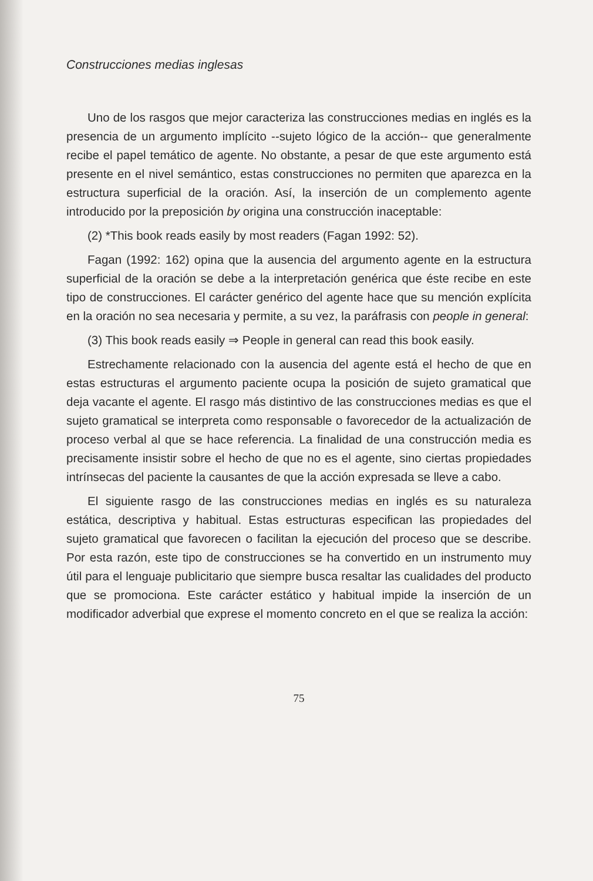Construcciones medias inglesas
Uno de los rasgos que mejor caracteriza las construcciones medias en inglés es la presencia de un argumento implícito --sujeto lógico de la acción-- que generalmente recibe el papel temático de agente. No obstante, a pesar de que este argumento está presente en el nivel semántico, estas construcciones no permiten que aparezca en la estructura superficial de la oración. Así, la inserción de un complemento agente introducido por la preposición by origina una construcción inaceptable:
(2) *This book reads easily by most readers (Fagan 1992: 52).
Fagan (1992: 162) opina que la ausencia del argumento agente en la estructura superficial de la oración se debe a la interpretación genérica que éste recibe en este tipo de construcciones. El carácter genérico del agente hace que su mención explícita en la oración no sea necesaria y permite, a su vez, la paráfrasis con people in general:
(3) This book reads easily ⇒ People in general can read this book easily.
Estrechamente relacionado con la ausencia del agente está el hecho de que en estas estructuras el argumento paciente ocupa la posición de sujeto gramatical que deja vacante el agente. El rasgo más distintivo de las construcciones medias es que el sujeto gramatical se interpreta como responsable o favorecedor de la actualización de proceso verbal al que se hace referencia. La finalidad de una construcción media es precisamente insistir sobre el hecho de que no es el agente, sino ciertas propiedades intrínsecas del paciente la causantes de que la acción expresada se lleve a cabo.
El siguiente rasgo de las construcciones medias en inglés es su naturaleza estática, descriptiva y habitual. Estas estructuras especifican las propiedades del sujeto gramatical que favorecen o facilitan la ejecución del proceso que se describe. Por esta razón, este tipo de construcciones se ha convertido en un instrumento muy útil para el lenguaje publicitario que siempre busca resaltar las cualidades del producto que se promociona. Este carácter estático y habitual impide la inserción de un modificador adverbial que exprese el momento concreto en el que se realiza la acción:
75